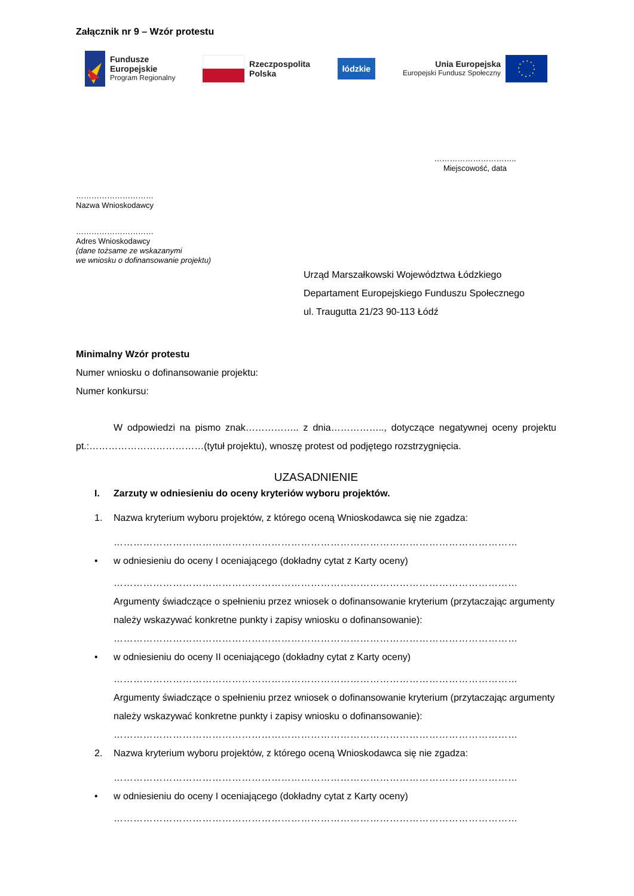Załącznik nr 9 – Wzór protestu
Fundusze
Europejskie
Program Regionalny
Rzeczpospolita
Polska
łódzkie
Unia Europejska
Europejski Fundusz Społeczny
…………………………..
Miejscowość, data
…………………………
Nazwa Wnioskodawcy
…………………………
Adres Wnioskodawcy
(dane tożsame ze wskazanymi
we wniosku o dofinansowanie projektu)
Urząd Marszałkowski Województwa Łódzkiego
Departament Europejskiego Funduszu Społecznego
ul. Traugutta 21/23 90-113 Łódź
Minimalny Wzór protestu
Numer wniosku o dofinansowanie projektu:
Numer konkursu:
W odpowiedzi na pismo znak…………….. z dnia…………….., dotyczące negatywnej oceny projektu pt.:………………………………(tytuł projektu), wnoszę protest od podjętego rozstrzygnięcia.
UZASADNIENIE
I. Zarzuty w odniesieniu do oceny kryteriów wyboru projektów.
1. Nazwa kryterium wyboru projektów, z którego oceną Wnioskodawca się nie zgadza:
……………………………………………………………………………………………………………
• w odniesieniu do oceny I oceniającego (dokładny cytat z Karty oceny)
……………………………………………………………………………………………………………
Argumenty świadczące o spełnieniu przez wniosek o dofinansowanie kryterium (przytaczając argumenty należy wskazywać konkretne punkty i zapisy wniosku o dofinansowanie):
……………………………………………………………………………………………………………
• w odniesieniu do oceny II oceniającego (dokładny cytat z Karty oceny)
……………………………………………………………………………………………………………
Argumenty świadczące o spełnieniu przez wniosek o dofinansowanie kryterium (przytaczając argumenty należy wskazywać konkretne punkty i zapisy wniosku o dofinansowanie):
……………………………………………………………………………………………………………
2. Nazwa kryterium wyboru projektów, z którego oceną Wnioskodawca się nie zgadza:
……………………………………………………………………………………………………………
• w odniesieniu do oceny I oceniającego (dokładny cytat z Karty oceny)
……………………………………………………………………………………………………………